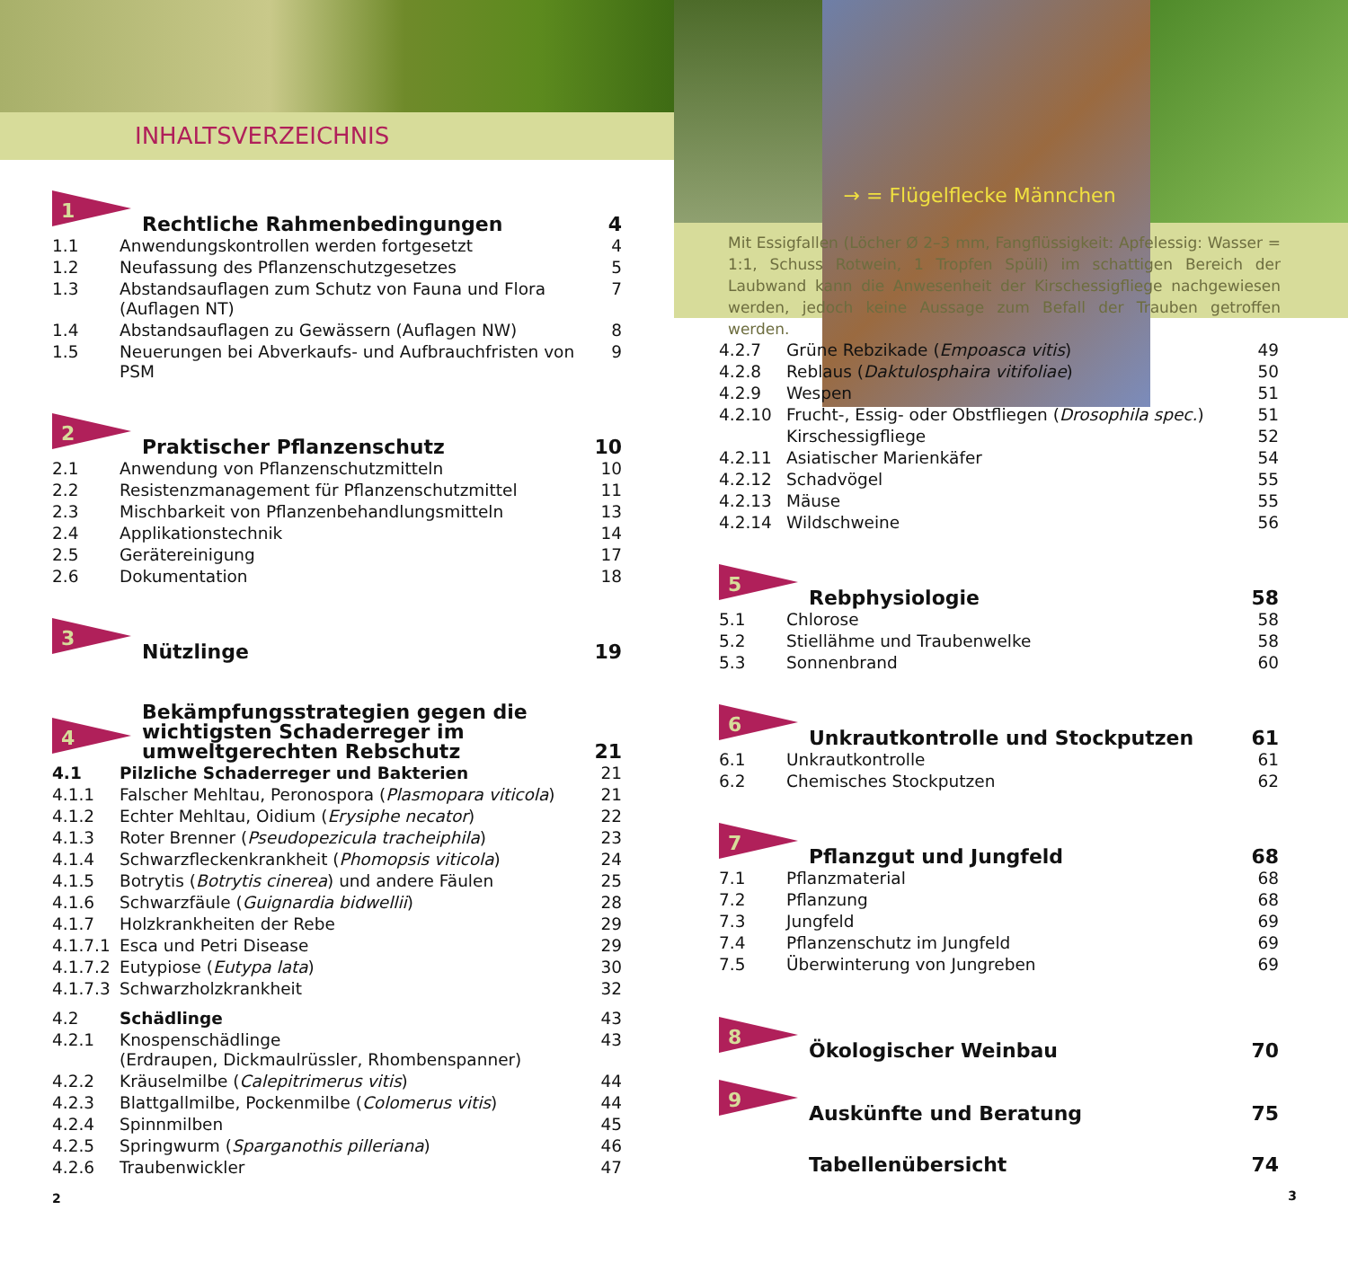INHALTSVERZEICHNIS
1
| Rechtliche Rahmenbedingungen | 4 |
| 1.1 | Anwendungskontrollen werden fortgesetzt | 4 |
| 1.2 | Neufassung des Pflanzenschutzgesetzes | 5 |
| 1.3 | Abstandsauflagen zum Schutz von Fauna und Flora (Auflagen NT) | 7 |
| 1.4 | Abstandsauflagen zu Gewässern (Auflagen NW) | 8 |
| 1.5 | Neuerungen bei Abverkaufs- und Aufbrauchfristen von PSM | 9 |
2
| Praktischer Pflanzenschutz | 10 |
| 2.1 | Anwendung von Pflanzenschutzmitteln | 10 |
| 2.2 | Resistenzmanagement für Pflanzenschutzmittel | 11 |
| 2.3 | Mischbarkeit von Pflanzenbehandlungsmitteln | 13 |
| 2.4 | Applikationstechnik | 14 |
| 2.5 | Gerätereinigung | 17 |
| 2.6 | Dokumentation | 18 |
3
| Nützlinge | 19 |
4
| Bekämpfungsstrategien gegen die wichtigsten Schaderreger im umweltgerechten Rebschutz | 21 |
| 4.1 | Pilzliche Schaderreger und Bakterien | 21 |
| 4.1.1 | Falscher Mehltau, Peronospora ( Plasmopara viticola ) | 21 |
| 4.1.2 | Echter Mehltau, Oidium ( Erysiphe necator ) | 22 |
| 4.1.3 | Roter Brenner ( Pseudopezicula tracheiphila ) | 23 |
| 4.1.4 | Schwarzfleckenkrankheit ( Phomopsis viticola ) | 24 |
| 4.1.5 | Botrytis ( Botrytis cinerea ) und andere Fäulen | 25 |
| 4.1.6 | Schwarzfäule ( Guignardia bidwellii ) | 28 |
| 4.1.7 | Holzkrankheiten der Rebe | 29 |
| 4.1.7.1 | Esca und Petri Disease | 29 |
| 4.1.7.2 | Eutypiose ( Eutypa lata ) | 30 |
| 4.1.7.3 | Schwarzholzkrankheit | 32 |
| 4.2 | Schädlinge | 43 |
| 4.2.1 | Knospenschädlinge (Erdraupen, Dickmaulrüssler, Rhombenspanner) | 43 |
| 4.2.2 | Kräuselmilbe ( Calepitrimerus vitis ) | 44 |
| 4.2.3 | Blattgallmilbe, Pockenmilbe ( Colomerus vitis ) | 44 |
| 4.2.4 | Spinnmilben | 45 |
| 4.2.5 | Springwurm ( Sparganothis pilleriana ) | 46 |
| 4.2.6 | Traubenwickler | 47 |
2
→ = Flügelflecke Männchen
Mit Essigfallen (Löcher Ø 2–3 mm, Fangflüssigkeit: Apfelessig: Wasser = 1:1, Schuss Rotwein, 1 Tropfen Spüli) im schattigen Bereich der Laubwand kann die Anwesenheit der Kirschessigfliege nachgewiesen werden, jedoch keine Aussage zum Befall der Trauben getroffen werden.
| 4.2.7 | Grüne Rebzikade ( Empoasca vitis ) | 49 |
| 4.2.8 | Reblaus ( Daktulosphaira vitifoliae ) | 50 |
| 4.2.9 | Wespen | 51 |
| 4.2.10 | Frucht-, Essig- oder Obstfliegen ( Drosophila spec. ) | 51 |
| | Kirschessigfliege | 52 |
| 4.2.11 | Asiatischer Marienkäfer | 54 |
| 4.2.12 | Schadvögel | 55 |
| 4.2.13 | Mäuse | 55 |
| 4.2.14 | Wildschweine | 56 |
5
| Rebphysiologie | 58 |
| 5.1 | Chlorose | 58 |
| 5.2 | Stiellähme und Traubenwelke | 58 |
| 5.3 | Sonnenbrand | 60 |
6
| Unkrautkontrolle und Stockputzen | 61 |
| 6.1 | Unkrautkontrolle | 61 |
| 6.2 | Chemisches Stockputzen | 62 |
7
| Pflanzgut und Jungfeld | 68 |
| 7.1 | Pflanzmaterial | 68 |
| 7.2 | Pflanzung | 68 |
| 7.3 | Jungfeld | 69 |
| 7.4 | Pflanzenschutz im Jungfeld | 69 |
| 7.5 | Überwinterung von Jungreben | 69 |
8
| Ökologischer Weinbau | 70 |
9
| Auskünfte und Beratung | 75 |
| Tabellenübersicht | 74 |
3